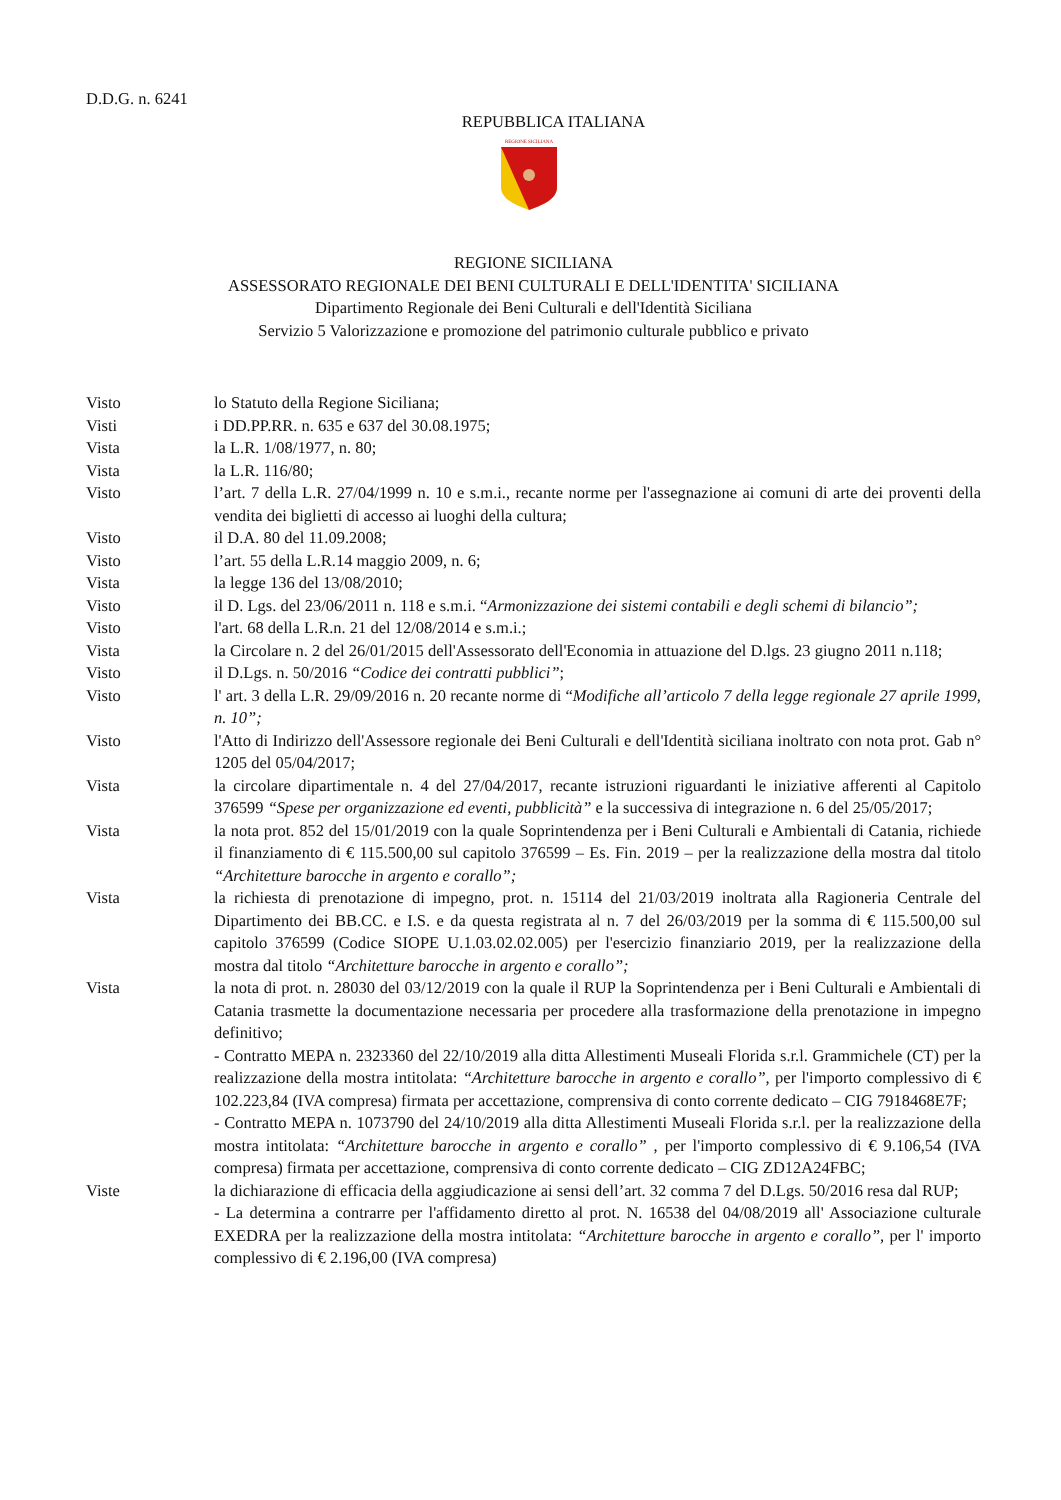D.D.G. n. 6241
REPUBBLICA ITALIANA
REGIONE SICILIANA
REGIONE SICILIANA
ASSESSORATO REGIONALE DEI BENI CULTURALI E DELL'IDENTITA' SICILIANA
Dipartimento Regionale dei Beni Culturali e dell'Identità Siciliana
Servizio 5 Valorizzazione e promozione del patrimonio culturale pubblico e privato
Visto lo Statuto della Regione Siciliana;
Visti i DD.PP.RR. n. 635 e 637 del 30.08.1975;
Vista la L.R. 1/08/1977, n. 80;
Vista la L.R. 116/80;
Visto l’art. 7 della L.R. 27/04/1999 n. 10 e s.m.i., recante norme per l'assegnazione ai comuni di arte dei proventi della vendita dei biglietti di accesso ai luoghi della cultura;
Visto il D.A. 80 del 11.09.2008;
Visto l’art. 55 della L.R.14 maggio 2009, n. 6;
Vista la legge 136 del 13/08/2010;
Visto il D. Lgs. del 23/06/2011 n. 118 e s.m.i. “Armonizzazione dei sistemi contabili e degli schemi di bilancio”;
Visto l'art. 68 della L.R.n. 21 del 12/08/2014 e s.m.i.;
Vista la Circolare n. 2 del 26/01/2015 dell'Assessorato dell'Economia in attuazione del D.lgs. 23 giugno 2011 n.118;
Visto il D.Lgs. n. 50/2016 “Codice dei contratti pubblici”;
Visto l' art. 3 della L.R. 29/09/2016 n. 20 recante norme di “Modifiche all’articolo 7 della legge regionale 27 aprile 1999, n. 10”;
Visto l'Atto di Indirizzo dell'Assessore regionale dei Beni Culturali e dell'Identità siciliana inoltrato con nota prot. Gab n° 1205 del 05/04/2017;
Vista la circolare dipartimentale n. 4 del 27/04/2017, recante istruzioni riguardanti le iniziative afferenti al Capitolo 376599 “Spese per organizzazione ed eventi, pubblicità” e la successiva di integrazione n. 6 del 25/05/2017;
Vista la nota prot. 852 del 15/01/2019 con la quale Soprintendenza per i Beni Culturali e Ambientali di Catania, richiede il finanziamento di € 115.500,00 sul capitolo 376599 – Es. Fin. 2019 – per la realizzazione della mostra dal titolo “Architetture barocche in argento e corallo”;
Vista la richiesta di prenotazione di impegno, prot. n. 15114 del 21/03/2019 inoltrata alla Ragioneria Centrale del Dipartimento dei BB.CC. e I.S. e da questa registrata al n. 7 del 26/03/2019 per la somma di € 115.500,00 sul capitolo 376599 (Codice SIOPE U.1.03.02.02.005) per l'esercizio finanziario 2019, per la realizzazione della mostra dal titolo “Architetture barocche in argento e corallo”;
Vista la nota di prot. n. 28030 del 03/12/2019 con la quale il RUP la Soprintendenza per i Beni Culturali e Ambientali di Catania trasmette la documentazione necessaria per procedere alla trasformazione della prenotazione in impegno definitivo;
- Contratto MEPA n. 2323360 del 22/10/2019 alla ditta Allestimenti Museali Florida s.r.l. Grammichele (CT) per la realizzazione della mostra intitolata: “Architetture barocche in argento e corallo”, per l'importo complessivo di € 102.223,84 (IVA compresa) firmata per accettazione, comprensiva di conto corrente dedicato – CIG 7918468E7F;
- Contratto MEPA n. 1073790 del 24/10/2019 alla ditta Allestimenti Museali Florida s.r.l. per la realizzazione della mostra intitolata: “Architetture barocche in argento e corallo” , per l'importo complessivo di € 9.106,54 (IVA compresa) firmata per accettazione, comprensiva di conto corrente dedicato – CIG ZD12A24FBC;
Viste la dichiarazione di efficacia della aggiudicazione ai sensi dell’art. 32 comma 7 del D.Lgs. 50/2016 resa dal RUP;
- La determina a contrarre per l'affidamento diretto al prot. N. 16538 del 04/08/2019 all' Associazione culturale EXEDRA per la realizzazione della mostra intitolata: “Architetture barocche in argento e corallo”, per l' importo complessivo di € 2.196,00 (IVA compresa)